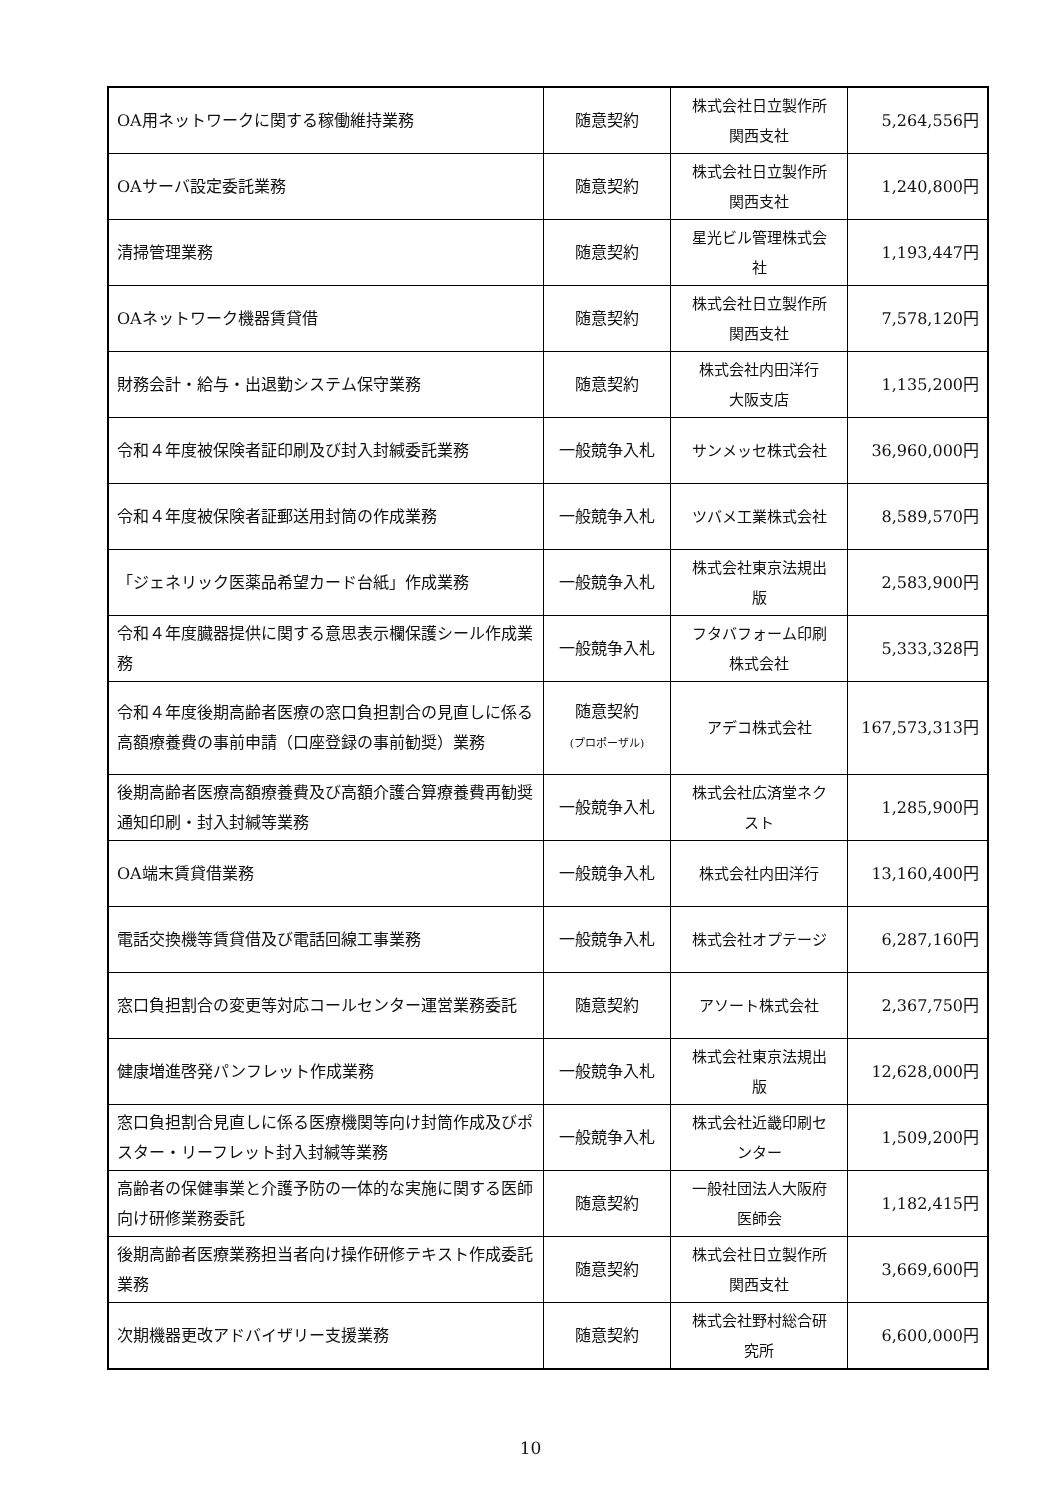| OA用ネットワークに関する稼働維持業務 | 随意契約 | 株式会社日立製作所 関西支社 | 5,264,556円 |
| OAサーバ設定委託業務 | 随意契約 | 株式会社日立製作所 関西支社 | 1,240,800円 |
| 清掃管理業務 | 随意契約 | 星光ビル管理株式会 社 | 1,193,447円 |
| OAネットワーク機器賃貸借 | 随意契約 | 株式会社日立製作所 関西支社 | 7,578,120円 |
| 財務会計・給与・出退勤システム保守業務 | 随意契約 | 株式会社内田洋行 大阪支店 | 1,135,200円 |
| 令和４年度被保険者証印刷及び封入封緘委託業務 | 一般競争入札 | サンメッセ株式会社 | 36,960,000円 |
| 令和４年度被保険者証郵送用封筒の作成業務 | 一般競争入札 | ツバメ工業株式会社 | 8,589,570円 |
| 「ジェネリック医薬品希望カード台紙」作成業務 | 一般競争入札 | 株式会社東京法規出 版 | 2,583,900円 |
| 令和４年度臓器提供に関する意思表示欄保護シール作成業務 | 一般競争入札 | フタバフォーム印刷 株式会社 | 5,333,328円 |
| 令和４年度後期高齢者医療の窓口負担割合の見直しに係る高額療養費の事前申請（口座登録の事前勧奨）業務 | 随意契約 (プロポーザル) | アデコ株式会社 | 167,573,313円 |
| 後期高齢者医療高額療養費及び高額介護合算療養費再勧奨通知印刷・封入封緘等業務 | 一般競争入札 | 株式会社広済堂ネク スト | 1,285,900円 |
| OA端末賃貸借業務 | 一般競争入札 | 株式会社内田洋行 | 13,160,400円 |
| 電話交換機等賃貸借及び電話回線工事業務 | 一般競争入札 | 株式会社オプテージ | 6,287,160円 |
| 窓口負担割合の変更等対応コールセンター運営業務委託 | 随意契約 | アソート株式会社 | 2,367,750円 |
| 健康増進啓発パンフレット作成業務 | 一般競争入札 | 株式会社東京法規出 版 | 12,628,000円 |
| 窓口負担割合見直しに係る医療機関等向け封筒作成及びポスター・リーフレット封入封緘等業務 | 一般競争入札 | 株式会社近畿印刷セ ンター | 1,509,200円 |
| 高齢者の保健事業と介護予防の一体的な実施に関する医師向け研修業務委託 | 随意契約 | 一般社団法人大阪府 医師会 | 1,182,415円 |
| 後期高齢者医療業務担当者向け操作研修テキスト作成委託業務 | 随意契約 | 株式会社日立製作所 関西支社 | 3,669,600円 |
| 次期機器更改アドバイザリー支援業務 | 随意契約 | 株式会社野村総合研 究所 | 6,600,000円 |
10